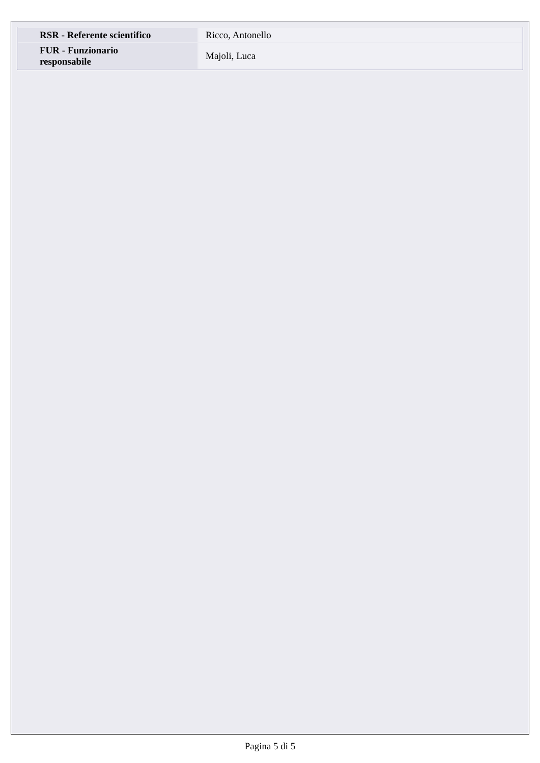| RSR - Referente scientifico | Ricco, Antonello |
| FUR - Funzionario responsabile | Majoli, Luca |
Pagina 5 di 5